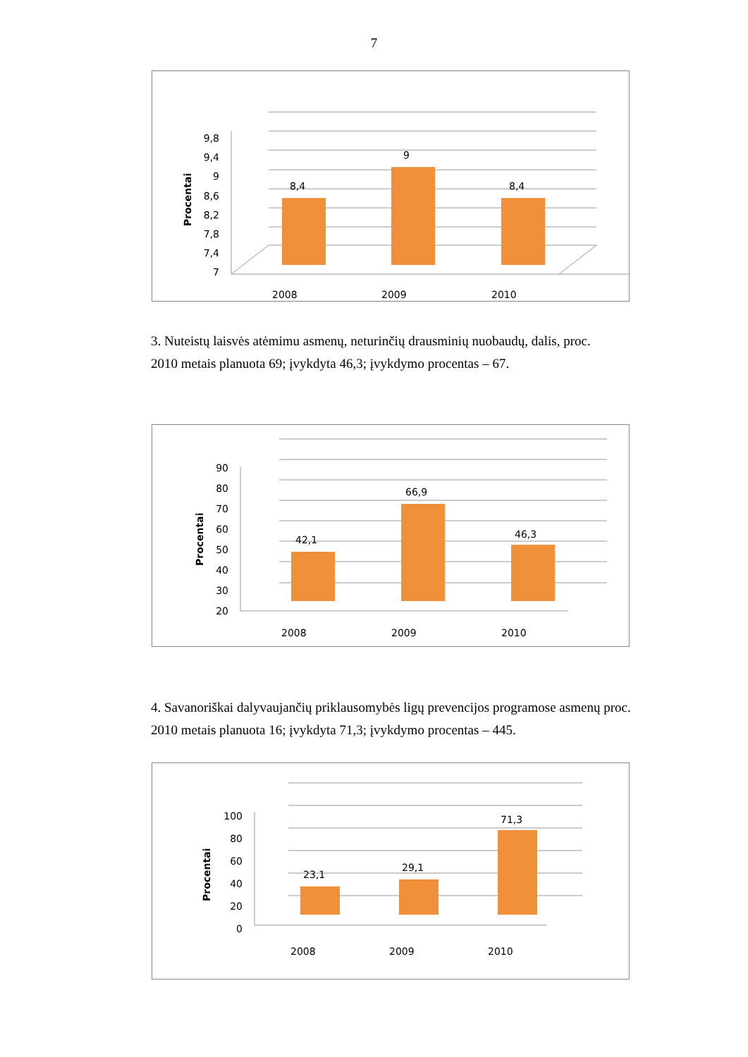7
9,8
9,4
9
8,6
8,2
7,8
7,4
7
Procentai
8,4
9
8,4
2008
2009
2010
3. Nuteistų laisvės atėmimu asmenų, neturinčių drausminių nuobaudų, dalis, proc.
2010 metais planuota 69; įvykdyta 46,3; įvykdymo procentas – 67.
90
80
70
60
50
40
30
20
Procentai
42,1
66,9
46,3
2008
2009
2010
4. Savanoriškai dalyvaujančių priklausomybės ligų prevencijos programose asmenų proc.
2010 metais planuota 16; įvykdyta 71,3; įvykdymo procentas – 445.
100
80
60
40
20
0
Procentai
23,1
29,1
71,3
2008
2009
2010